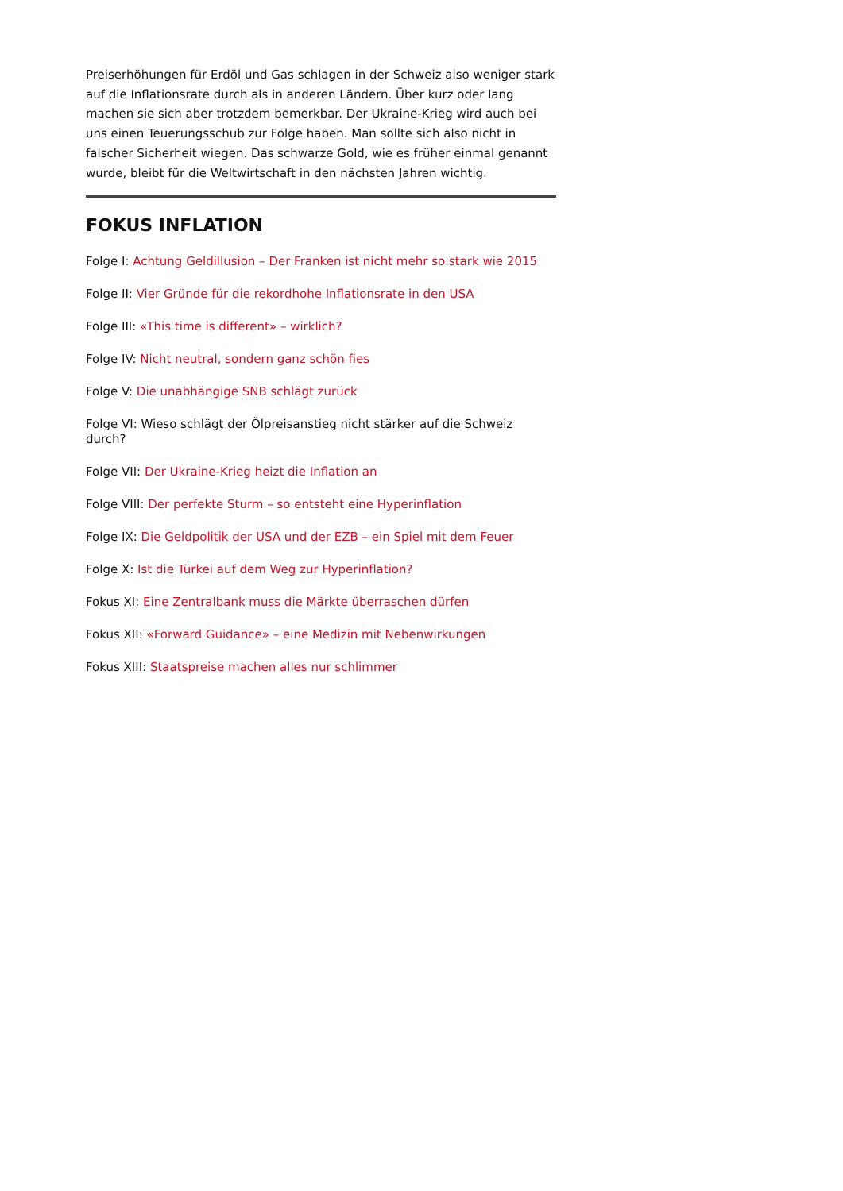Preiserhöhungen für Erdöl und Gas schlagen in der Schweiz also weniger stark auf die Inflationsrate durch als in anderen Ländern. Über kurz oder lang machen sie sich aber trotzdem bemerkbar. Der Ukraine-Krieg wird auch bei uns einen Teuerungsschub zur Folge haben. Man sollte sich also nicht in falscher Sicherheit wiegen. Das schwarze Gold, wie es früher einmal genannt wurde, bleibt für die Weltwirtschaft in den nächsten Jahren wichtig.
FOKUS INFLATION
Folge I: Achtung Geldillusion – Der Franken ist nicht mehr so stark wie 2015
Folge II: Vier Gründe für die rekordhohe Inflationsrate in den USA
Folge III: «This time is different» – wirklich?
Folge IV: Nicht neutral, sondern ganz schön fies
Folge V: Die unabhängige SNB schlägt zurück
Folge VI: Wieso schlägt der Ölpreisanstieg nicht stärker auf die Schweiz durch?
Folge VII: Der Ukraine-Krieg heizt die Inflation an
Folge VIII: Der perfekte Sturm – so entsteht eine Hyperinflation
Folge IX: Die Geldpolitik der USA und der EZB – ein Spiel mit dem Feuer
Folge X: Ist die Türkei auf dem Weg zur Hyperinflation?
Fokus XI: Eine Zentralbank muss die Märkte überraschen dürfen
Fokus XII: «Forward Guidance» – eine Medizin mit Nebenwirkungen
Fokus XIII: Staatspreise machen alles nur schlimmer